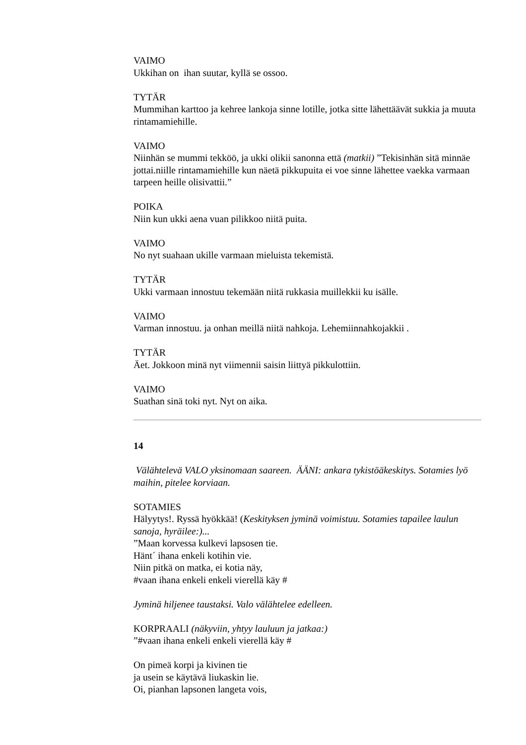VAIMO
Ukkihan on ihan suutar, kyllä se ossoo.
TYTÄR
Mummihan karttoo ja kehree lankoja sinne lotille, jotka sitte lähettäävät sukkia ja muuta rintamamiehille.
VAIMO
Niinhän se mummi tekköö, ja ukki olikii sanonna että (matkii) ”Tekisinhän sitä minnäe jottai.niille rintamamiehille kun näetä pikkupuita ei voe sinne lähettee vaekka varmaan tarpeen heille olisivattii.”
POIKA
Niin kun ukki aena vuan pilikkoo niitä puita.
VAIMO
No nyt suahaan ukille varmaan mieluista tekemistä.
TYTÄR
Ukki varmaan innostuu tekemään niitä rukkasia muillekkii ku isälle.
VAIMO
Varman innostuu. ja onhan meillä niitä nahkoja. Lehemiinnahkojakkii .
TYTÄR
Äet. Jokkoon minä nyt viimennii saisin liittyä pikkulottiin.
VAIMO
Suathan sinä toki nyt. Nyt on aika.
14
Välähtelevä VALO yksinomaan saareen. ÄÄNI: ankara tykistöäkeskitys. Sotamies lyö maihin, pitelee korviaan.
SOTAMIES
Hälyytys!. Ryssä hyökkää! (Keskityksen jyminä voimistuu. Sotamies tapailee laulun sanoja, hyräilee:)...
”Maan korvessa kulkevi lapsosen tie.
Hänt´ ihana enkeli kotihin vie.
Niin pitkä on matka, ei kotia näy,
#vaan ihana enkeli enkeli vierellä käy #
Jyminä hiljenee taustaksi. Valo välähtelee edelleen.
KORPRAALI (näkyviin, yhtyy lauluun ja jatkaa:)
”#vaan ihana enkeli enkeli vierellä käy #
On pimeä korpi ja kivinen tie
ja usein se käytävä liukaskin lie.
Oi, pianhan lapsonen langeta vois,